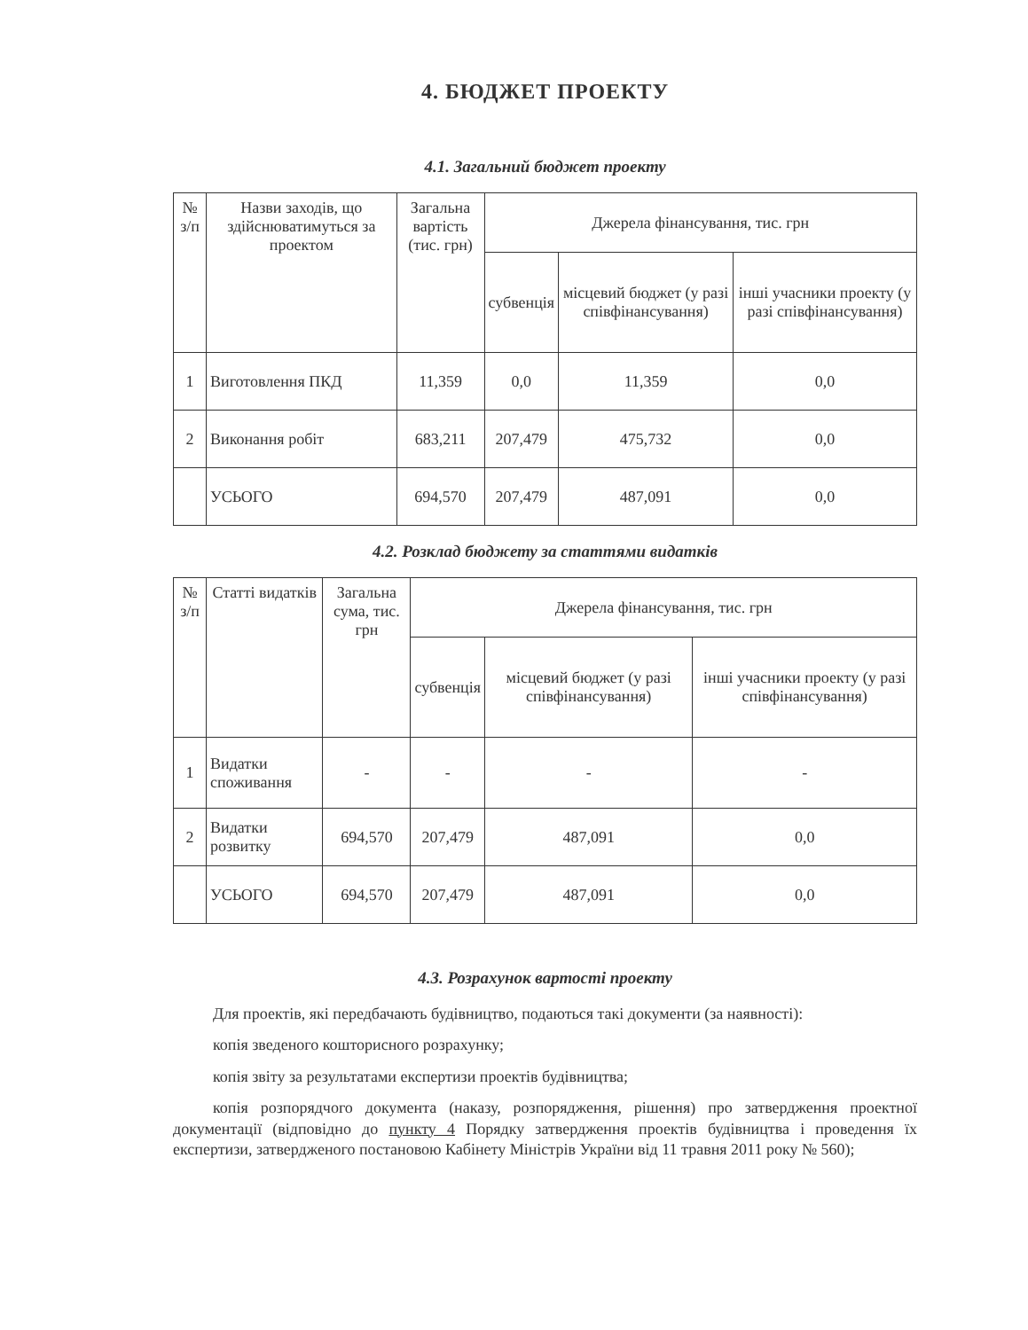4. БЮДЖЕТ ПРОЕКТУ
4.1. Загальний бюджет проекту
| № з/п | Назви заходів, що здійснюватимуться за проектом | Загальна вартість (тис. грн) | Джерела фінансування, тис. грн | | |
| --- | --- | --- | --- | --- | --- |
| | | | субвенція | місцевий бюджет (у разі співфінансування) | інші учасники проекту (у разі співфінансування) |
| 1 | Виготовлення ПКД | 11,359 | 0,0 | 11,359 | 0,0 |
| 2 | Виконання робіт | 683,211 | 207,479 | 475,732 | 0,0 |
| | УСЬОГО | 694,570 | 207,479 | 487,091 | 0,0 |
4.2. Розклад бюджету за статтями видатків
| № з/п | Статті видатків | Загальна сума, тис. грн | Джерела фінансування, тис. грн | | |
| --- | --- | --- | --- | --- | --- |
| | | | субвенція | місцевий бюджет (у разі співфінансування) | інші учасники проекту (у разі співфінансування) |
| 1 | Видатки споживання | - | - | - | - |
| 2 | Видатки розвитку | 694,570 | 207,479 | 487,091 | 0,0 |
| | УСЬОГО | 694,570 | 207,479 | 487,091 | 0,0 |
4.3. Розрахунок вартості проекту
Для проектів, які передбачають будівництво, подаються такі документи (за наявності):
копія зведеного кошторисного розрахунку;
копія звіту за результатами експертизи проектів будівництва;
копія розпорядчого документа (наказу, розпорядження, рішення) про затвердження проектної документації (відповідно до пункту 4 Порядку затвердження проектів будівництва і проведення їх експертизи, затвердженого постановою Кабінету Міністрів України від 11 травня 2011 року № 560);